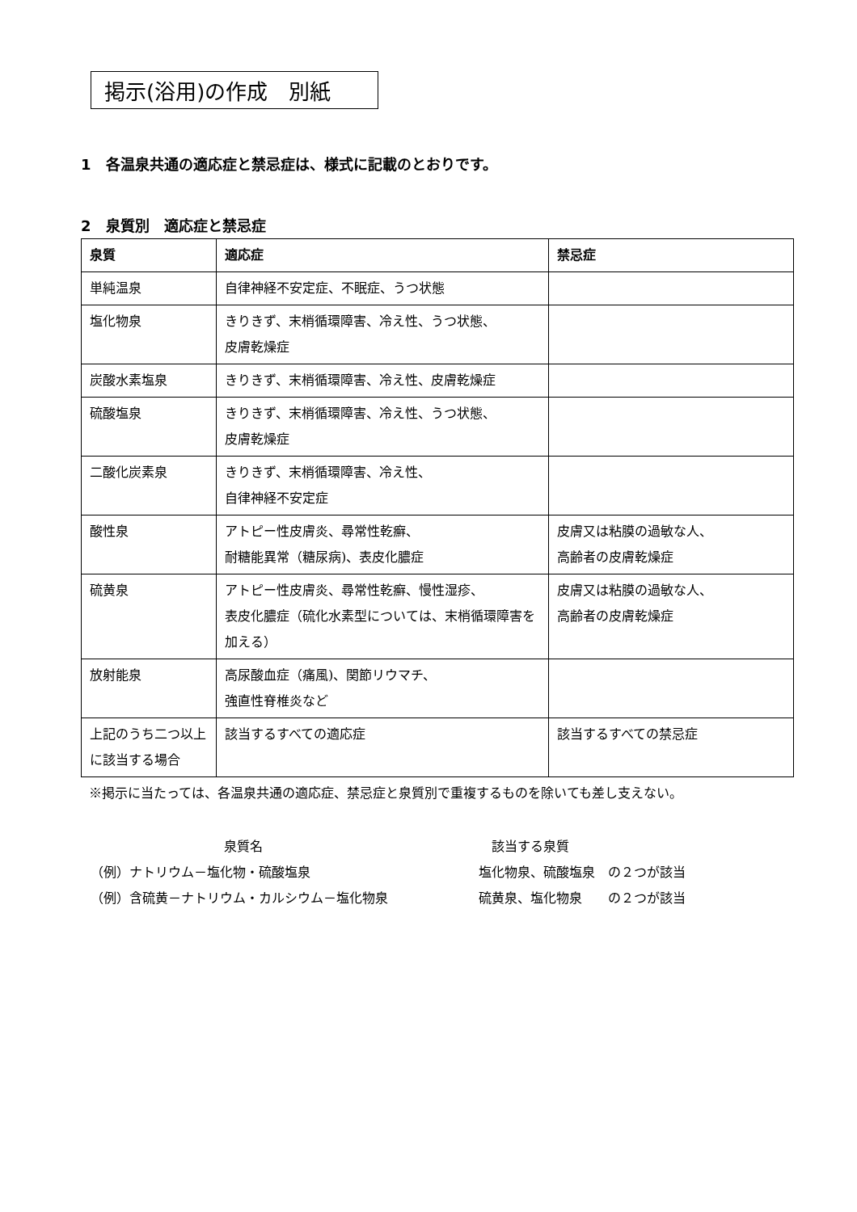掲示(浴用)の作成　別紙
1　各温泉共通の適応症と禁忌症は、様式に記載のとおりです。
2　泉質別　適応症と禁忌症
| 泉質 | 適応症 | 禁忌症 |
| --- | --- | --- |
| 単純温泉 | 自律神経不安定症、不眠症、うつ状態 | |
| 塩化物泉 | きりきず、末梢循環障害、冷え性、うつ状態、 皮膚乾燥症 | |
| 炭酸水素塩泉 | きりきず、末梢循環障害、冷え性、皮膚乾燥症 | |
| 硫酸塩泉 | きりきず、末梢循環障害、冷え性、うつ状態、 皮膚乾燥症 | |
| 二酸化炭素泉 | きりきず、末梢循環障害、冷え性、 自律神経不安定症 | |
| 酸性泉 | アトピー性皮膚炎、尋常性乾癬、 耐糖能異常（糖尿病)、表皮化膿症 | 皮膚又は粘膜の過敏な人、 高齢者の皮膚乾燥症 |
| 硫黄泉 | アトピー性皮膚炎、尋常性乾癬、慢性湿疹、 表皮化膿症（硫化水素型については、末梢循環障害を加える） | 皮膚又は粘膜の過敏な人、 高齢者の皮膚乾燥症 |
| 放射能泉 | 高尿酸血症（痛風)、関節リウマチ、 強直性脊椎炎など | |
| 上記のうち二つ以上に該当する場合 | 該当するすべての適応症 | 該当するすべての禁忌症 |
※掲示に当たっては、各温泉共通の適応症、禁忌症と泉質別で重複するものを除いても差し支えない。
泉質名 該当する泉質
（例）ナトリウム－塩化物・硫酸塩泉 塩化物泉、硫酸塩泉　の２つが該当
（例）含硫黄－ナトリウム・カルシウム－塩化物泉 硫黄泉、塩化物泉　　の２つが該当